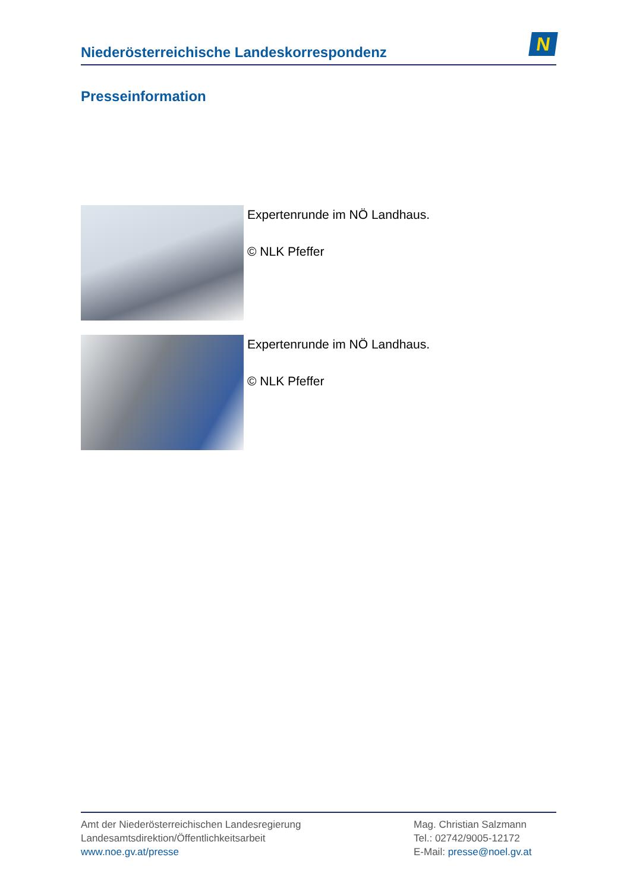Niederösterreichische Landeskorrespondenz
N
Presseinformation
Expertenrunde im NÖ Landhaus.
© NLK Pfeffer
Expertenrunde im NÖ Landhaus.
© NLK Pfeffer
Amt der Niederösterreichischen Landesregierung
Landesamtsdirektion/Öffentlichkeitsarbeit
www.noe.gv.at/presse
Mag. Christian Salzmann
Tel.: 02742/9005-12172
E-Mail: presse@noel.gv.at